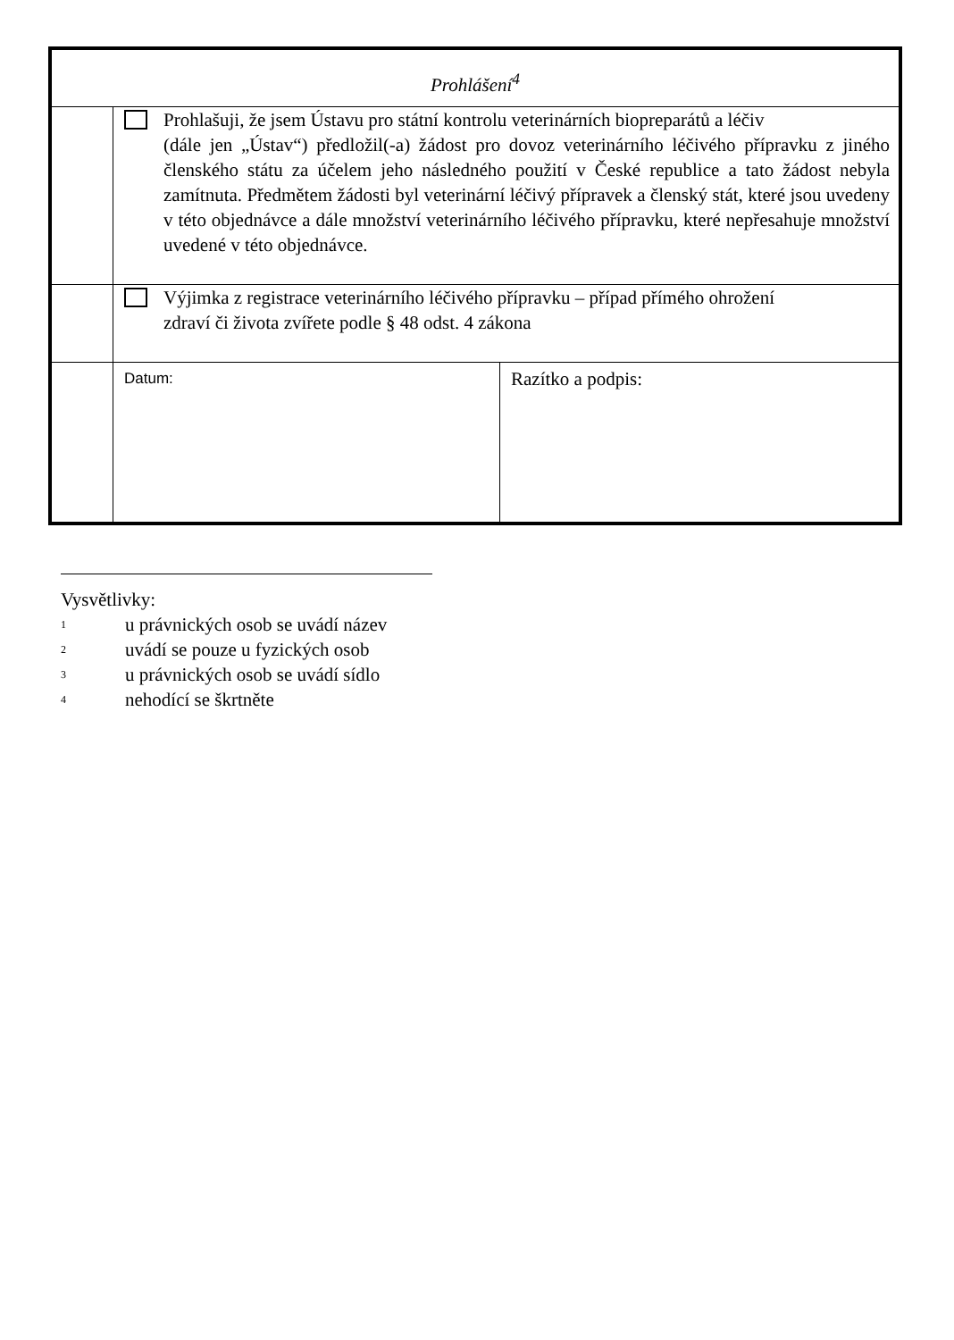| Prohlášení<sup>4</sup> | | |
| | Prohlašuji, že jsem Ústavu pro státní kontrolu veterinárních biopreparátů a léčiv (dále jen „Ústav“) předložil(-a) žádost pro dovoz veterinárního léčivého přípravku z jiného členského státu za účelem jeho následného použití v České republice a tato žádost nebyla zamítnuta. Předmětem žádosti byl veterinární léčivý přípravek a členský stát, které jsou uvedeny v této objednávce a dále množství veterinárního léčivého přípravku, které nepřesahuje množství uvedené v této objednávce. | |
| | Výjimka z registrace veterinárního léčivého přípravku – případ přímého ohrožení zdraví či života zvířete podle § 48 odst. 4 zákona | |
| | Datum: | Razítko a podpis: |
Vysvětlivky:
<sup>1</sup> u právnických osob se uvádí název
<sup>2</sup> uvádí se pouze u fyzických osob
<sup>3</sup> u právnických osob se uvádí sídlo
<sup>4</sup> nehodící se škrtněte